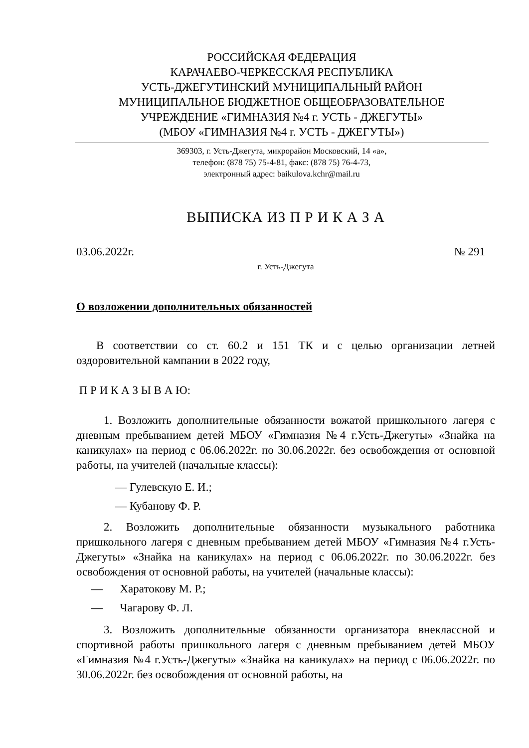РОССИЙСКАЯ ФЕДЕРАЦИЯ
КАРАЧАЕВО-ЧЕРКЕССКАЯ РЕСПУБЛИКА
УСТЬ-ДЖЕГУТИНСКИЙ МУНИЦИПАЛЬНЫЙ РАЙОН
МУНИЦИПАЛЬНОЕ БЮДЖЕТНОЕ ОБЩЕОБРАЗОВАТЕЛЬНОЕ
УЧРЕЖДЕНИЕ «ГИМНАЗИЯ №4 г. УСТЬ - ДЖЕГУТЫ»
(МБОУ «ГИМНАЗИЯ №4 г. УСТЬ - ДЖЕГУТЫ»)
369303, г. Усть-Джегута, микрорайон Московский, 14 «а»,
телефон: (878 75) 75-4-81, факс: (878 75) 76-4-73,
электронный адрес: baikulova.kchr@mail.ru
ВЫПИСКА ИЗ П Р И К А З А
03.06.2022г. № 291
г. Усть-Джегута
О возложении дополнительных обязанностей
В соответствии со ст. 60.2 и 151 ТК и с целью организации летней оздоровительной кампании в 2022 году,
П Р И К А З Ы В А Ю:
1. Возложить дополнительные обязанности вожатой пришкольного лагеря с дневным пребыванием детей МБОУ «Гимназия №4 г.Усть-Джегуты» «Знайка на каникулах» на период с 06.06.2022г. по 30.06.2022г. без освобождения от основной работы, на учителей (начальные классы):
— Гулевскую Е. И.;
— Кубанову Ф. Р.
2. Возложить дополнительные обязанности музыкального работника пришкольного лагеря с дневным пребыванием детей МБОУ «Гимназия №4 г.Усть-Джегуты» «Знайка на каникулах» на период с 06.06.2022г. по 30.06.2022г. без освобождения от основной работы, на учителей (начальные классы):
— Харатокову М. Р.;
— Чагарову Ф. Л.
3. Возложить дополнительные обязанности организатора внеклассной и спортивной работы пришкольного лагеря с дневным пребыванием детей МБОУ «Гимназия №4 г.Усть-Джегуты» «Знайка на каникулах» на период с 06.06.2022г. по 30.06.2022г. без освобождения от основной работы, на